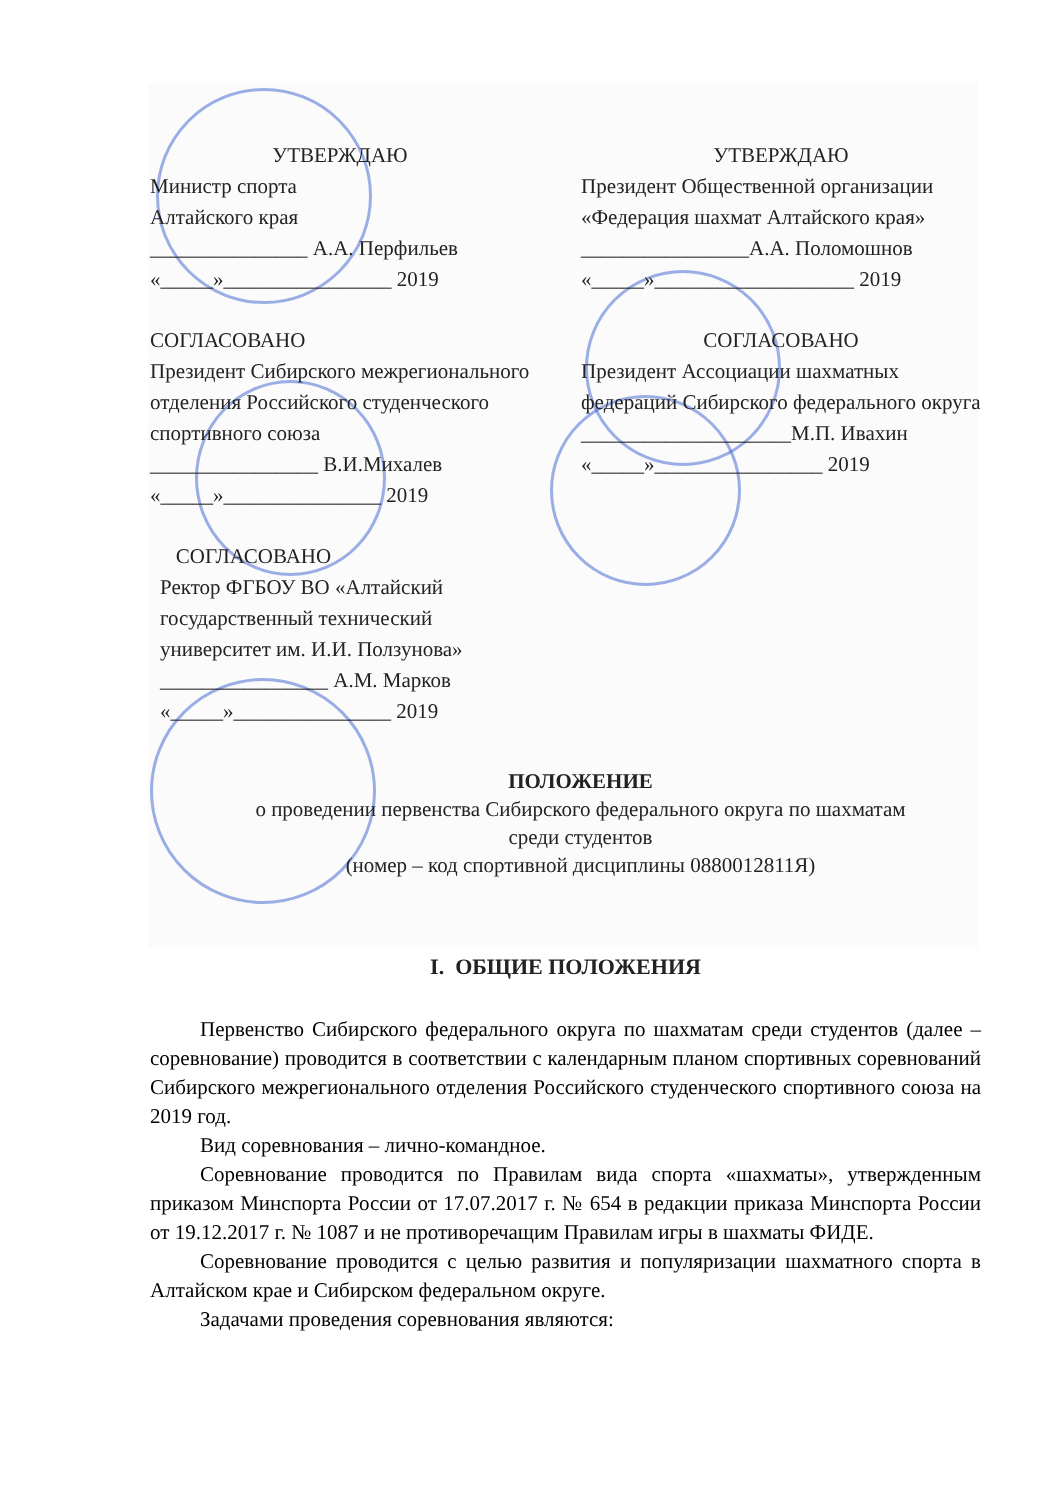УТВЕРЖДАЮ
Министр спорта
Алтайского края
_______________ А.А. Перфильев
«_____»________________ 2019
УТВЕРЖДАЮ
Президент Общественной организации «Федерация шахмат Алтайского края»
________________А.А. Поломошнов
«_____»___________________ 2019
СОГЛАСОВАНО
Президент Сибирского межрегионального отделения Российского студенческого спортивного союза
________________ В.И.Михалев
«_____»_______________ 2019
СОГЛАСОВАНО
Президент Ассоциации шахматных федераций Сибирского федерального округа
____________________М.П. Ивахин
«_____»________________ 2019
СОГЛАСОВАНО
Ректор ФГБОУ ВО «Алтайский государственный технический университет им. И.И. Ползунова»
________________ А.М. Марков
«_____»_______________ 2019
ПОЛОЖЕНИЕ
о проведении первенства Сибирского федерального округа по шахматам
среди студентов
(номер – код спортивной дисциплины 0880012811Я)
I. ОБЩИЕ ПОЛОЖЕНИЯ
Первенство Сибирского федерального округа по шахматам среди студентов (далее – соревнование) проводится в соответствии с календарным планом спортивных соревнований Сибирского межрегионального отделения Российского студенческого спортивного союза на 2019 год.
Вид соревнования – лично-командное.
Соревнование проводится по Правилам вида спорта «шахматы», утвержденным приказом Минспорта России от 17.07.2017 г. № 654 в редакции приказа Минспорта России от 19.12.2017 г. № 1087 и не противоречащим Правилам игры в шахматы ФИДЕ.
Соревнование проводится с целью развития и популяризации шахматного спорта в Алтайском крае и Сибирском федеральном округе.
Задачами проведения соревнования являются: